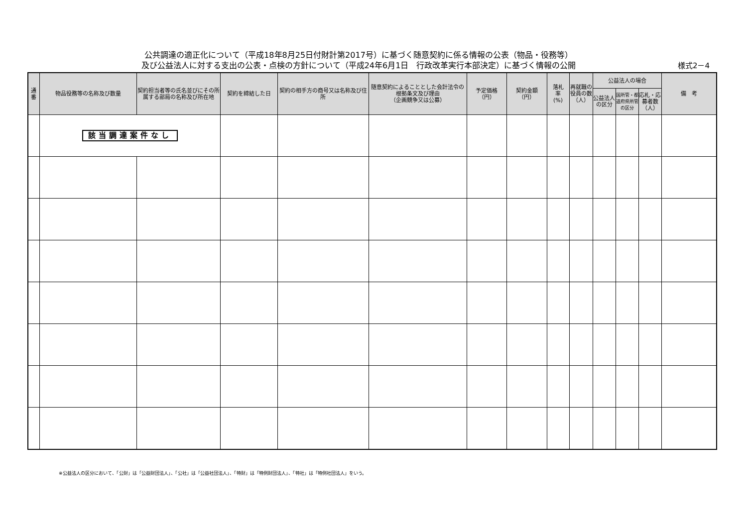公共調達の適正化について（平成18年8月25日付財計第2017号）に基づく随意契約に係る情報の公表（物品・役務等）
及び公益法人に対する支出の公表・点検の方針について（平成24年6月1日　行政改革実行本部決定）に基づく情報の公開
様式2－4
| 通 番 | 物品役務等の名称及び数量 | 契約担当者等の氏名並びにその所属する部局の名称及び所在地 | 契約を締結した日 | 契約の相手方の商号又は名称及び住所 | 随意契約によることとした会計法令の根拠条文及び理由 （企画競争又は公募） | 予定価格 （円） | 契約金額 （円） | 落札 率 (%) | 再就職の役員の数 （人） | 公益法人の場合 | | | 備 考 |
| --- | --- | --- | --- | --- | --- | --- | --- | --- | --- | --- | --- | --- | --- |
| | | | | | | | | | | 公益法人の区分 | 国所管・都道府県所管の区分 | 応札・応募者数（人） | |
| | 該当調達案件なし | | | | | | | | | | | | |
※公益法人の区分において、「公財」は「公益財団法人」、「公社」は「公益社団法人」、「特財」は「特例財団法人」、「特社」は「特例社団法人」をいう。